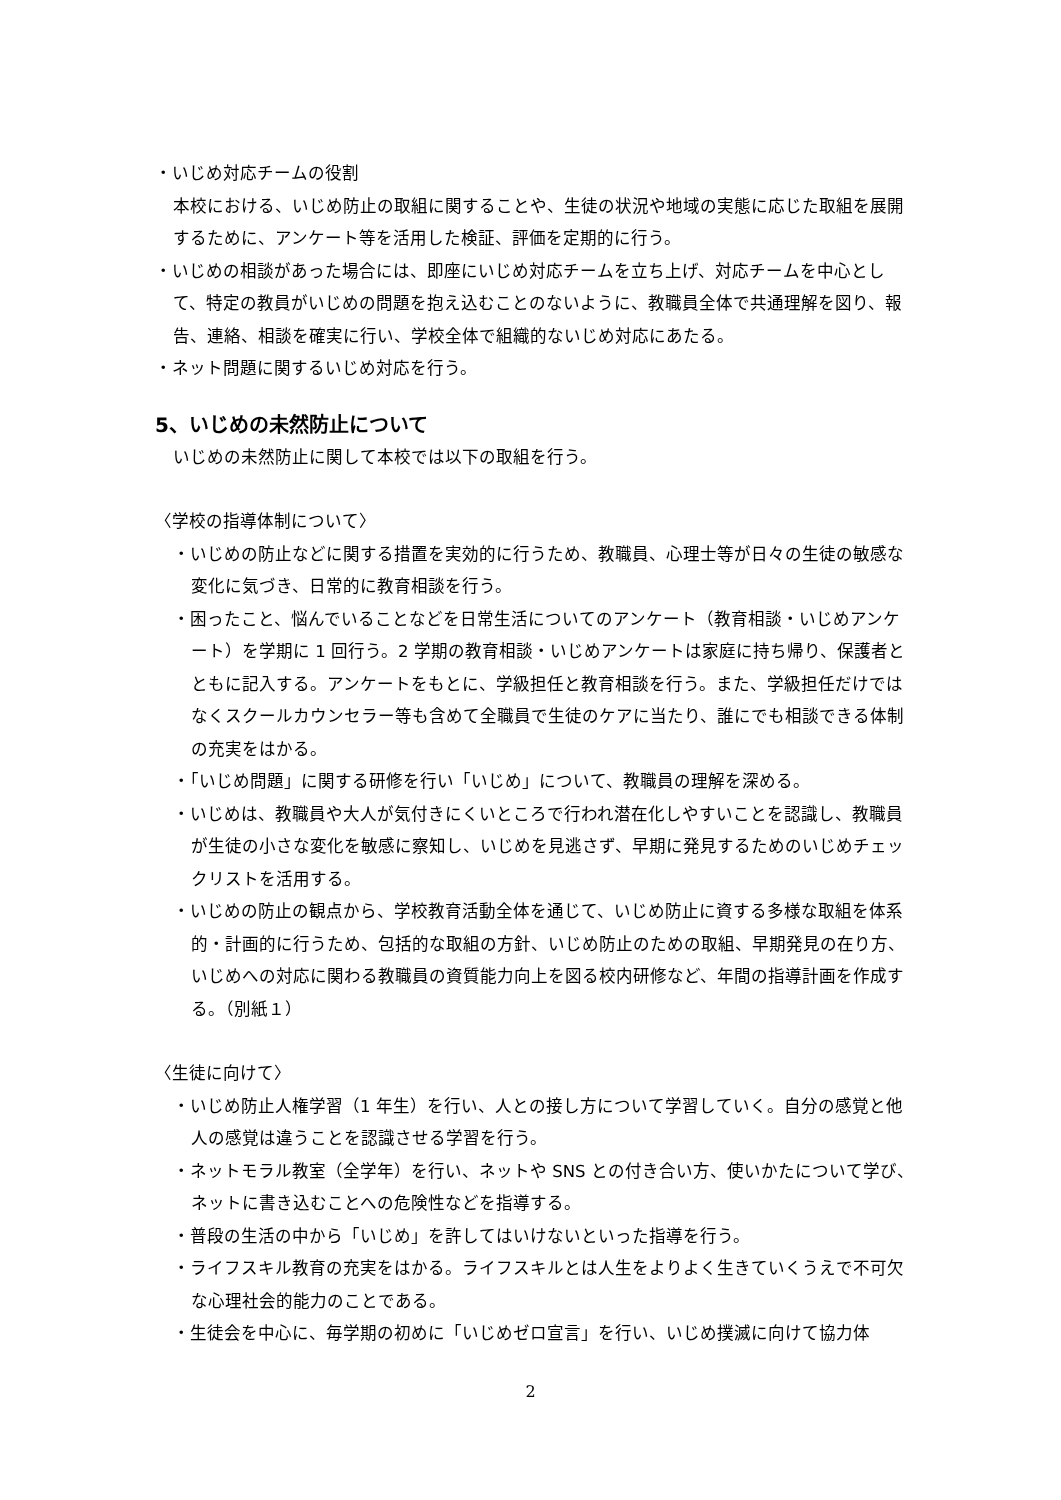・いじめ対応チームの役割
本校における、いじめ防止の取組に関することや、生徒の状況や地域の実態に応じた取組を展開するために、アンケート等を活用した検証、評価を定期的に行う。
・いじめの相談があった場合には、即座にいじめ対応チームを立ち上げ、対応チームを中心として、特定の教員がいじめの問題を抱え込むことのないように、教職員全体で共通理解を図り、報告、連絡、相談を確実に行い、学校全体で組織的ないじめ対応にあたる。
・ネット問題に関するいじめ対応を行う。
5、いじめの未然防止について
いじめの未然防止に関して本校では以下の取組を行う。
〈学校の指導体制について〉
・いじめの防止などに関する措置を実効的に行うため、教職員、心理士等が日々の生徒の敏感な変化に気づき、日常的に教育相談を行う。
・困ったこと、悩んでいることなどを日常生活についてのアンケート（教育相談・いじめアンケート）を学期に 1 回行う。2 学期の教育相談・いじめアンケートは家庭に持ち帰り、保護者とともに記入する。アンケートをもとに、学級担任と教育相談を行う。また、学級担任だけではなくスクールカウンセラー等も含めて全職員で生徒のケアに当たり、誰にでも相談できる体制の充実をはかる。
・「いじめ問題」に関する研修を行い「いじめ」について、教職員の理解を深める。
・いじめは、教職員や大人が気付きにくいところで行われ潜在化しやすいことを認識し、教職員が生徒の小さな変化を敏感に察知し、いじめを見逃さず、早期に発見するためのいじめチェックリストを活用する。
・いじめの防止の観点から、学校教育活動全体を通じて、いじめ防止に資する多様な取組を体系的・計画的に行うため、包括的な取組の方針、いじめ防止のための取組、早期発見の在り方、いじめへの対応に関わる教職員の資質能力向上を図る校内研修など、年間の指導計画を作成する。（別紙１）
〈生徒に向けて〉
・いじめ防止人権学習（1 年生）を行い、人との接し方について学習していく。自分の感覚と他人の感覚は違うことを認識させる学習を行う。
・ネットモラル教室（全学年）を行い、ネットや SNS との付き合い方、使いかたについて学び、ネットに書き込むことへの危険性などを指導する。
・普段の生活の中から「いじめ」を許してはいけないといった指導を行う。
・ライフスキル教育の充実をはかる。ライフスキルとは人生をよりよく生きていくうえで不可欠な心理社会的能力のことである。
・生徒会を中心に、毎学期の初めに「いじめゼロ宣言」を行い、いじめ撲滅に向けて協力体
2